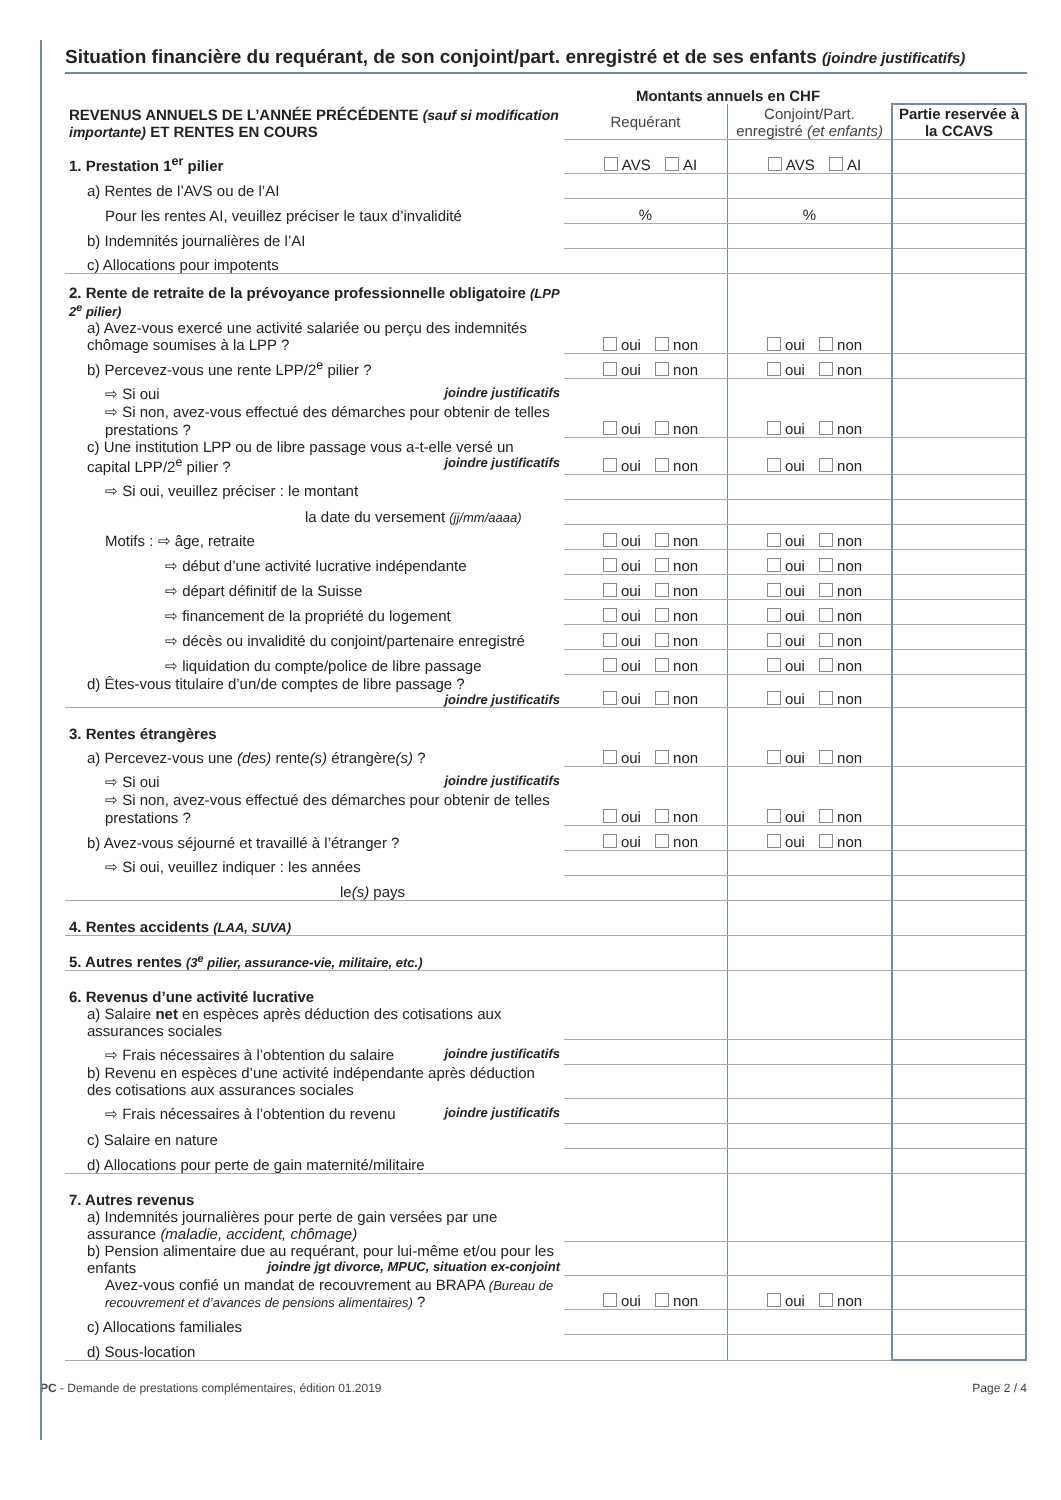Situation financière du requérant, de son conjoint/part. enregistré et de ses enfants (joindre justificatifs)
| | Montants annuels en CHF | | |
| REVENUS ANNUELS DE L’ANNÉE PRÉCÉDENTE (sauf si modification importante) ET RENTES EN COURS | Requérant | Conjoint/Part. enregistré (et enfants) | Partie reservée à la CCAVS |
| 1. Prestation 1<sup>er</sup> pilier | AVS AI | AVS AI | |
| a) Rentes de l’AVS ou de l’AI | | | |
| Pour les rentes AI, veuillez préciser le taux d’invalidité | % | % | |
| b) Indemnités journalières de l’AI | | | |
| c) Allocations pour impotents | | | |
| 2. Rente de retraite de la prévoyance professionnelle obligatoire (LPP 2<sup>e</sup> pilier) | | | |
| a) Avez-vous exercé une activité salariée ou perçu des indemnités chômage soumises à la LPP ? | oui non | oui non | |
| b) Percevez-vous une rente LPP/2<sup>e</sup> pilier ? | oui non | oui non | |
| ⇨ Si oui joindre justificatifs | | | |
| ⇨ Si non, avez-vous effectué des démarches pour obtenir de telles prestations ? | oui non | oui non | |
| c) Une institution LPP ou de libre passage vous a-t-elle versé un capital LPP/2<sup>e</sup> pilier ? joindre justificatifs | oui non | oui non | |
| ⇨ Si oui, veuillez préciser : le montant | | | |
| la date du versement (jj/mm/aaaa) | | | |
| Motifs : ⇨ âge, retraite | oui non | oui non | |
| ⇨ début d’une activité lucrative indépendante | oui non | oui non | |
| ⇨ départ définitif de la Suisse | oui non | oui non | |
| ⇨ financement de la propriété du logement | oui non | oui non | |
| ⇨ décès ou invalidité du conjoint/partenaire enregistré | oui non | oui non | |
| ⇨ liquidation du compte/police de libre passage | oui non | oui non | |
| d) Êtes-vous titulaire d’un/de comptes de libre passage ? joindre justificatifs | oui non | oui non | |
| 3. Rentes étrangères | | | |
| a) Percevez-vous une (des) rente (s) étrangère (s) ? | oui non | oui non | |
| ⇨ Si oui joindre justificatifs | | | |
| ⇨ Si non, avez-vous effectué des démarches pour obtenir de telles prestations ? | oui non | oui non | |
| b) Avez-vous séjourné et travaillé à l’étranger ? | oui non | oui non | |
| ⇨ Si oui, veuillez indiquer : les années | | | |
| le (s) pays | | | |
| 4. Rentes accidents (LAA, SUVA) | | | |
| 5. Autres rentes (3<sup>e</sup> pilier, assurance-vie, militaire, etc.) | | | |
| 6. Revenus d’une activité lucrative | | | |
| a) Salaire net en espèces après déduction des cotisations aux assurances sociales | | | |
| ⇨ Frais nécessaires à l’obtention du salaire joindre justificatifs | | | |
| b) Revenu en espèces d’une activité indépendante après déduction des cotisations aux assurances sociales | | | |
| ⇨ Frais nécessaires à l’obtention du revenu joindre justificatifs | | | |
| c) Salaire en nature | | | |
| d) Allocations pour perte de gain maternité/militaire | | | |
| 7. Autres revenus | | | |
| a) Indemnités journalières pour perte de gain versées par une assurance (maladie, accident, chômage) | | | |
| b) Pension alimentaire due au requérant, pour lui-même et/ou pour les enfants joindre jgt divorce, MPUC, situation ex-conjoint | | | |
| Avez-vous confié un mandat de recouvrement au BRAPA (Bureau de recouvrement et d’avances de pensions alimentaires) ? | oui non | oui non | |
| c) Allocations familiales | | | |
| d) Sous-location | | | |
PC - Demande de prestations complémentaires, édition 01.2019 Page 2 / 4